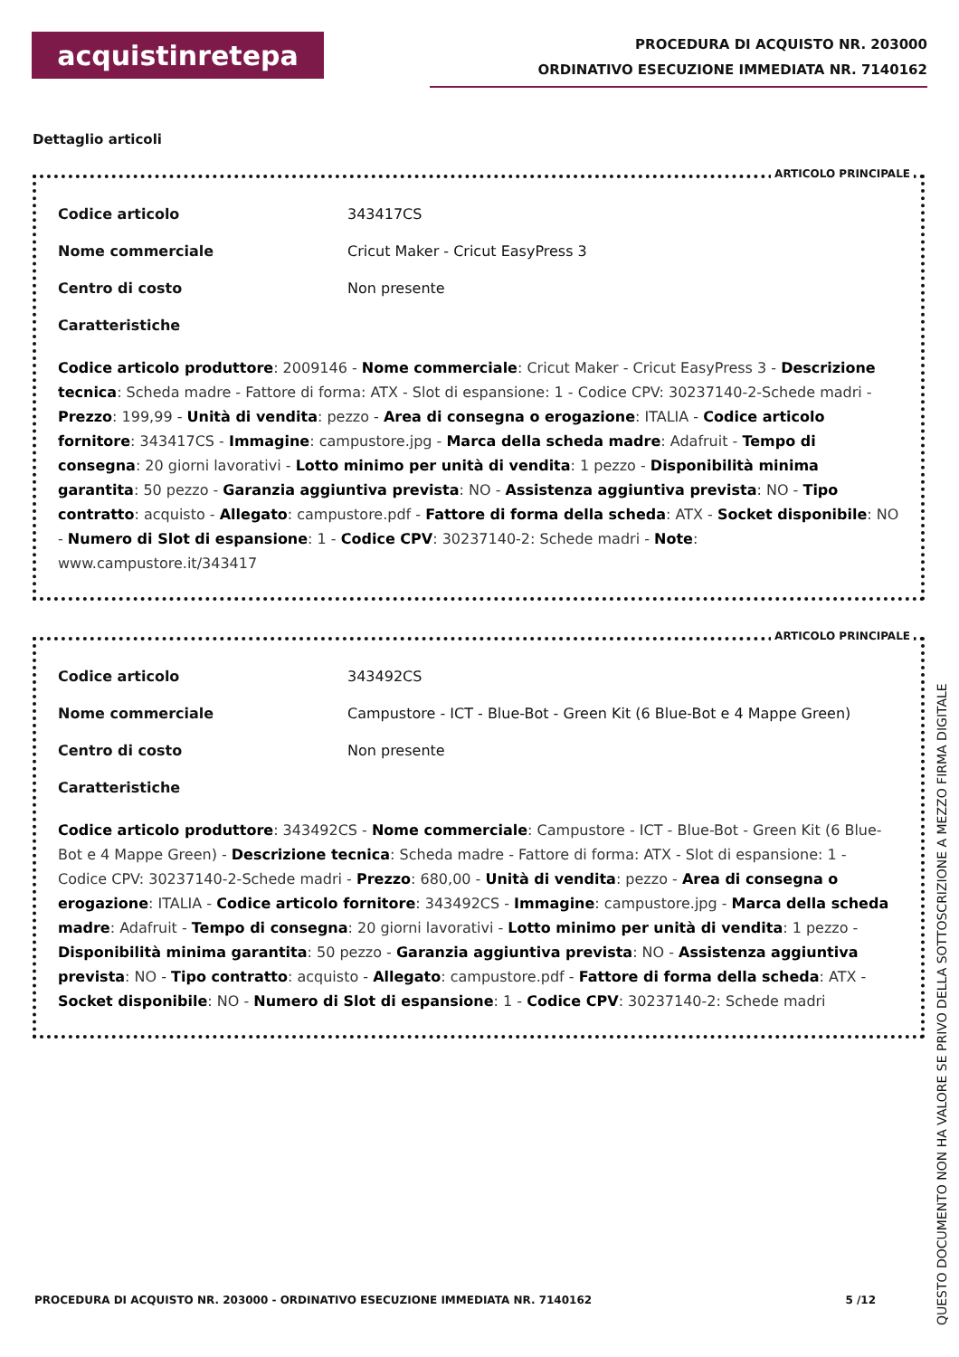acquistinretepa
PROCEDURA DI ACQUISTO NR. 203000
ORDINATIVO ESECUZIONE IMMEDIATA NR. 7140162
Dettaglio articoli
ARTICOLO PRINCIPALE
Codice articolo 343417CS
Nome commerciale Cricut Maker - Cricut EasyPress 3
Centro di costo Non presente
Caratteristiche
Codice articolo produttore: 2009146 - Nome commerciale: Cricut Maker - Cricut EasyPress 3 - Descrizione tecnica: Scheda madre - Fattore di forma: ATX - Slot di espansione: 1 - Codice CPV: 30237140-2-Schede madri - Prezzo: 199,99 - Unità di vendita: pezzo - Area di consegna o erogazione: ITALIA - Codice articolo fornitore: 343417CS - Immagine: campustore.jpg - Marca della scheda madre: Adafruit - Tempo di consegna: 20 giorni lavorativi - Lotto minimo per unità di vendita: 1 pezzo - Disponibilità minima garantita: 50 pezzo - Garanzia aggiuntiva prevista: NO - Assistenza aggiuntiva prevista: NO - Tipo contratto: acquisto - Allegato: campustore.pdf - Fattore di forma della scheda: ATX - Socket disponibile: NO - Numero di Slot di espansione: 1 - Codice CPV: 30237140-2: Schede madri - Note: www.campustore.it/343417
ARTICOLO PRINCIPALE
Codice articolo 343492CS
Nome commerciale Campustore - ICT - Blue-Bot - Green Kit (6 Blue-Bot e 4 Mappe Green)
Centro di costo Non presente
Caratteristiche
Codice articolo produttore: 343492CS - Nome commerciale: Campustore - ICT - Blue-Bot - Green Kit (6 Blue-Bot e 4 Mappe Green) - Descrizione tecnica: Scheda madre - Fattore di forma: ATX - Slot di espansione: 1 - Codice CPV: 30237140-2-Schede madri - Prezzo: 680,00 - Unità di vendita: pezzo - Area di consegna o erogazione: ITALIA - Codice articolo fornitore: 343492CS - Immagine: campustore.jpg - Marca della scheda madre: Adafruit - Tempo di consegna: 20 giorni lavorativi - Lotto minimo per unità di vendita: 1 pezzo - Disponibilità minima garantita: 50 pezzo - Garanzia aggiuntiva prevista: NO - Assistenza aggiuntiva prevista: NO - Tipo contratto: acquisto - Allegato: campustore.pdf - Fattore di forma della scheda: ATX - Socket disponibile: NO - Numero di Slot di espansione: 1 - Codice CPV: 30237140-2: Schede madri
PROCEDURA DI ACQUISTO NR. 203000 - ORDINATIVO ESECUZIONE IMMEDIATA NR. 7140162 5 /12
QUESTO DOCUMENTO NON HA VALORE SE PRIVO DELLA SOTTOSCRIZIONE A MEZZO FIRMA DIGITALE